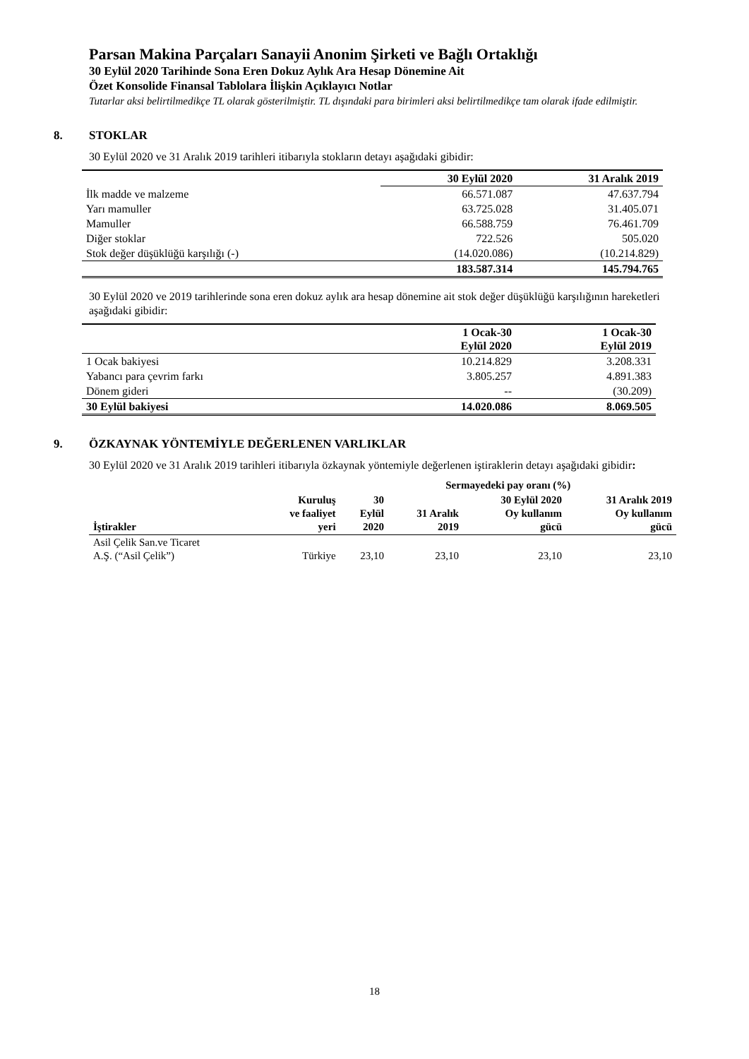Parsan Makina Parçaları Sanayii Anonim Şirketi ve Bağlı Ortaklığı
30 Eylül 2020 Tarihinde Sona Eren Dokuz Aylık Ara Hesap Dönemine Ait
Özet Konsolide Finansal Tablolara İlişkin Açıklayıcı Notlar
Tutarlar aksi belirtilmedikçe TL olarak gösterilmiştir. TL dışındaki para birimleri aksi belirtilmedikçe tam olarak ifade edilmiştir.
8. STOKLAR
30 Eylül 2020 ve 31 Aralık 2019 tarihleri itibarıyla stokların detayı aşağıdaki gibidir:
| | 30 Eylül 2020 | 31 Aralık 2019 |
| --- | --- | --- |
| İlk madde ve malzeme | 66.571.087 | 47.637.794 |
| Yarı mamuller | 63.725.028 | 31.405.071 |
| Mamuller | 66.588.759 | 76.461.709 |
| Diğer stoklar | 722.526 | 505.020 |
| Stok değer düşüklüğü karşılığı (-) | (14.020.086) | (10.214.829) |
| | 183.587.314 | 145.794.765 |
30 Eylül 2020 ve 2019 tarihlerinde sona eren dokuz aylık ara hesap dönemine ait stok değer düşüklüğü karşılığının hareketleri aşağıdaki gibidir:
| | 1 Ocak-30 Eylül 2020 | 1 Ocak-30 Eylül 2019 |
| --- | --- | --- |
| 1 Ocak bakiyesi | 10.214.829 | 3.208.331 |
| Yabancı para çevrim farkı | 3.805.257 | 4.891.383 |
| Dönem gideri | -- | (30.209) |
| 30 Eylül bakiyesi | 14.020.086 | 8.069.505 |
9. ÖZKAYNAK YÖNTEMİYLE DEĞERLENEN VARLIKLAR
30 Eylül 2020 ve 31 Aralık 2019 tarihleri itibarıyla özkaynak yöntemiyle değerlenen iştiraklerin detayı aşağıdaki gibidir:
| | | Sermayedeki pay oranı (%) | | | |
| --- | --- | --- | --- | --- | --- |
| İştirakler | Kuruluş ve faaliyet yeri | 30 Eylül 2020 | 31 Aralık 2019 | 30 Eylül 2020 Oy kullanım gücü | 31 Aralık 2019 Oy kullanım gücü |
| Asil Çelik San.ve Ticaret A.Ş. (“Asil Çelik”) | Türkiye | 23,10 | 23,10 | 23,10 | 23,10 |
18